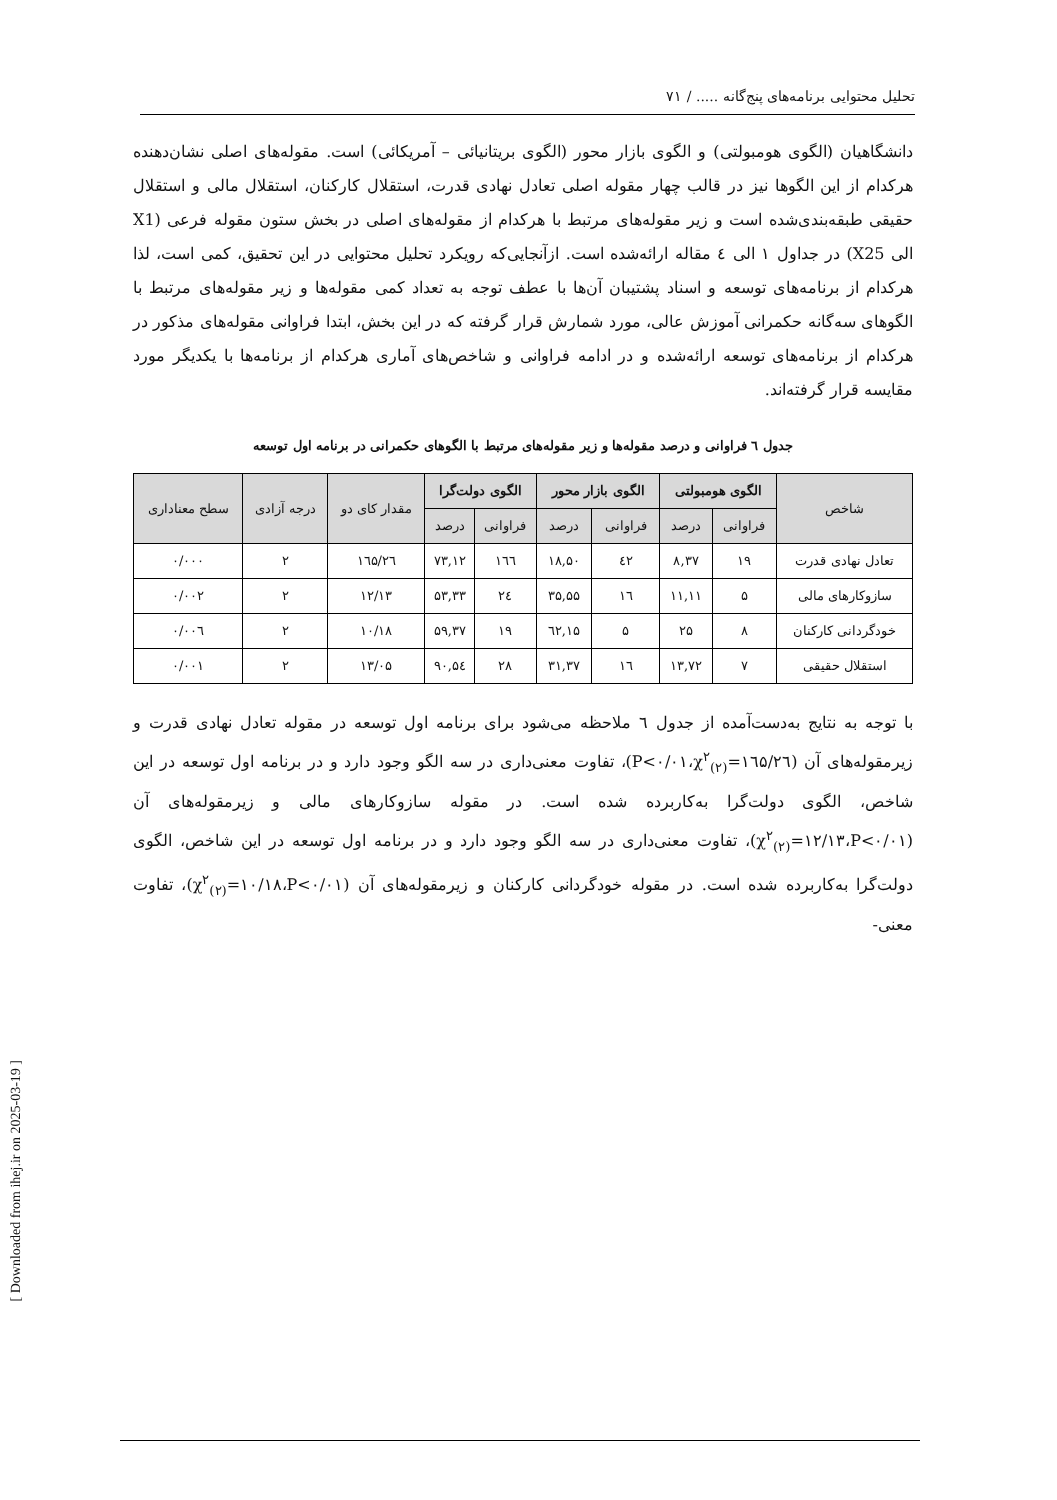تحلیل محتوایی برنامه‌های پنج‌گانه ..... / ۷۱
دانشگاهیان (الگوی هومبولتی) و الگوی بازار محور (الگوی بریتانیائی – آمریکائی) است. مقوله‌های اصلی نشان‌دهنده هرکدام از این الگوها نیز در قالب چهار مقوله اصلی تعادل نهادی قدرت، استقلال کارکنان، استقلال مالی و استقلال حقیقی طبقه‌بندی‌شده است و زیر مقوله‌های مرتبط با هرکدام از مقوله‌های اصلی در بخش ستون مقوله فرعی (X1 الی X25) در جداول ۱ الی ٤ مقاله ارائه‌شده است. ازآنجایی‌که رویکرد تحلیل محتوایی در این تحقیق، کمی است، لذا هرکدام از برنامه‌های توسعه و اسناد پشتیبان آن‌ها با عطف توجه به تعداد کمی مقوله‌ها و زیر مقوله‌های مرتبط با الگوهای سه‌گانه حکمرانی آموزش عالی، مورد شمارش قرار گرفته که در این بخش، ابتدا فراوانی مقوله‌های مذکور در هرکدام از برنامه‌های توسعه ارائه‌شده و در ادامه فراوانی و شاخص‌های آماری هرکدام از برنامه‌ها با یکدیگر مورد مقایسه قرار گرفته‌اند.
جدول ٦ فراوانی و درصد مقوله‌ها و زیر مقوله‌های مرتبط با الگوهای حکمرانی در برنامه اول توسعه
| شاخص | الگوی هومبولتی | | الگوی بازار محور | | الگوی دولت‌گرا | | مقدار کای دو | درجه آزادی | سطح معناداری |
| --- | --- | --- | --- | --- | --- | --- | --- | --- | --- |
| | فراوانی | درصد | فراوانی | درصد | فراوانی | درصد | | | |
| تعادل نهادی قدرت | ۱۹ | ۸,۳۷ | ٤۲ | ۱۸,۵۰ | ۱٦٦ | ۷۳,۱۲ | ۱٦۵/۲٦ | ۲ | ۰/۰۰۰ |
| سازوکارهای مالی | ۵ | ۱۱,۱۱ | ۱٦ | ۳۵,۵۵ | ۲٤ | ۵۳,۳۳ | ۱۲/۱۳ | ۲ | ۰/۰۰۲ |
| خودگردانی کارکنان | ۸ | ۲۵ | ۵ | ۱۵,٦۲ | ۱۹ | ۵۹,۳۷ | ۱۰/۱۸ | ۲ | ۰/۰۰٦ |
| استقلال حقیقی | ۷ | ۱۳,۷۲ | ۱٦ | ۳۱,۳۷ | ۲۸ | ۵٤,۹۰ | ۱۳/۰۵ | ۲ | ۰/۰۰۱ |
با توجه به نتایج به‌دست‌آمده از جدول ٦ ملاحظه می‌شود برای برنامه اول توسعه در مقوله تعادل نهادی قدرت و زیرمقوله‌های آن (χ<sup>۲</sup><sub>(۲)</sub>=۱٦۵/۲٦،P<۰/۰۱)، تفاوت معنی‌داری در سه الگو وجود دارد و در برنامه اول توسعه در این شاخص، الگوی دولت‌گرا به‌کاربرده شده است. در مقوله سازوکارهای مالی و زیرمقوله‌های آن (χ<sup>۲</sup><sub>(۲)</sub>=۱۲/۱۳،P<۰/۰۱)، تفاوت معنی‌داری در سه الگو وجود دارد و در برنامه اول توسعه در این شاخص، الگوی دولت‌گرا به‌کاربرده شده است. در مقوله خودگردانی کارکنان و زیرمقوله‌های آن (χ<sup>۲</sup><sub>(۲)</sub>=۱۰/۱۸،P<۰/۰۱)، تفاوت معنی-
[ Downloaded from ihej.ir on 2025-03-19 ]